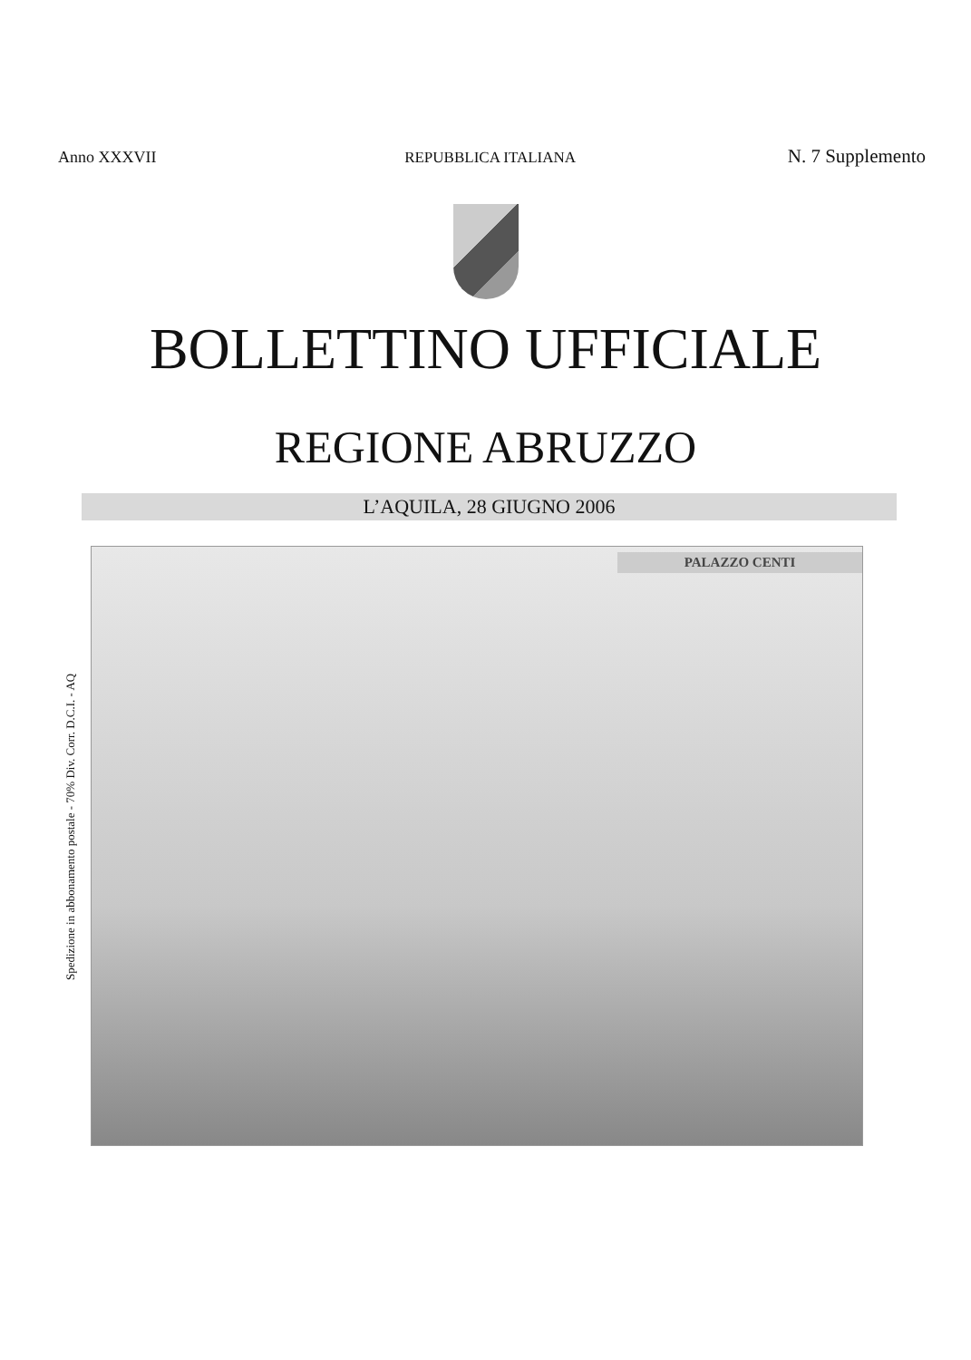Anno XXXVII REPUBBLICA ITALIANA N. 7 Supplemento
BOLLETTINO UFFICIALE
REGIONE ABRUZZO
L’AQUILA, 28 GIUGNO 2006
Spedizione in abbonamento postale - 70% Div. Corr. D.C.I. - AQ
PALAZZO CENTI